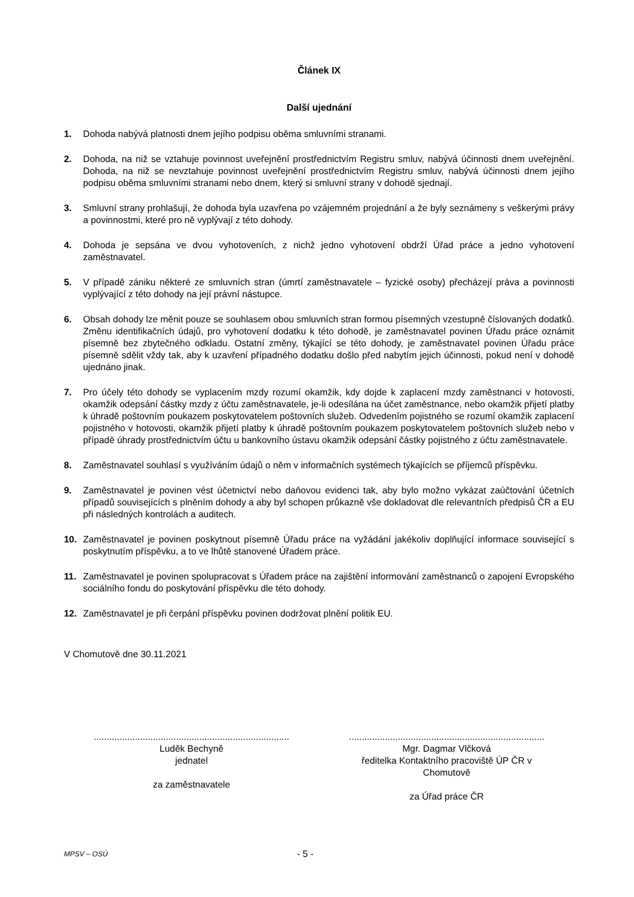Článek IX
Další ujednání
1. Dohoda nabývá platnosti dnem jejího podpisu oběma smluvními stranami.
2. Dohoda, na niž se vztahuje povinnost uveřejnění prostřednictvím Registru smluv, nabývá účinnosti dnem uveřejnění. Dohoda, na niž se nevztahuje povinnost uveřejnění prostřednictvím Registru smluv, nabývá účinnosti dnem jejího podpisu oběma smluvními stranami nebo dnem, který si smluvní strany v dohodě sjednají.
3. Smluvní strany prohlašují, že dohoda byla uzavřena po vzájemném projednání a že byly seznámeny s veškerými právy a povinnostmi, které pro ně vyplývají z této dohody.
4. Dohoda je sepsána ve dvou vyhotoveních, z nichž jedno vyhotovení obdrží Úřad práce a jedno vyhotovení zaměstnavatel.
5. V případě zániku některé ze smluvních stran (úmrtí zaměstnavatele – fyzické osoby) přecházejí práva a povinnosti vyplývající z této dohody na její právní nástupce.
6. Obsah dohody lze měnit pouze se souhlasem obou smluvních stran formou písemných vzestupně číslovaných dodatků. Změnu identifikačních údajů, pro vyhotovení dodatku k této dohodě, je zaměstnavatel povinen Úřadu práce oznámit písemně bez zbytečného odkladu. Ostatní změny, týkající se této dohody, je zaměstnavatel povinen Úřadu práce písemně sdělit vždy tak, aby k uzavření případného dodatku došlo před nabytím jejich účinnosti, pokud není v dohodě ujednáno jinak.
7. Pro účely této dohody se vyplacením mzdy rozumí okamžik, kdy dojde k zaplacení mzdy zaměstnanci v hotovosti, okamžik odepsání částky mzdy z účtu zaměstnavatele, je-li odesílána na účet zaměstnance, nebo okamžik přijetí platby k úhradě poštovním poukazem poskytovatelem poštovních služeb. Odvedením pojistného se rozumí okamžik zaplacení pojistného v hotovosti, okamžik přijetí platby k úhradě poštovním poukazem poskytovatelem poštovních služeb nebo v případě úhrady prostřednictvím účtu u bankovního ústavu okamžik odepsání částky pojistného z účtu zaměstnavatele.
8. Zaměstnavatel souhlasí s využíváním údajů o něm v informačních systémech týkajících se příjemců příspěvku.
9. Zaměstnavatel je povinen vést účetnictví nebo daňovou evidenci tak, aby bylo možno vykázat zaúčtování účetních případů souvisejících s plněním dohody a aby byl schopen průkazně vše dokladovat dle relevantních předpisů ČR a EU při následných kontrolách a auditech.
10. Zaměstnavatel je povinen poskytnout písemně Úřadu práce na vyžádání jakékoliv doplňující informace související s poskytnutím příspěvku, a to ve lhůtě stanovené Úřadem práce.
11. Zaměstnavatel je povinen spolupracovat s Úřadem práce na zajištění informování zaměstnanců o zapojení Evropského sociálního fondu do poskytování příspěvku dle této dohody.
12. Zaměstnavatel je při čerpání příspěvku povinen dodržovat plnění politik EU.
V Chomutově dne 30.11.2021
............................................................................
Luděk Bechyně
jednatel
za zaměstnavatele
............................................................................
Mgr. Dagmar Vlčková
ředitelka Kontaktního pracoviště ÚP ČR v
Chomutově
za Úřad práce ČR
MPSV – OSÚ - 5 -